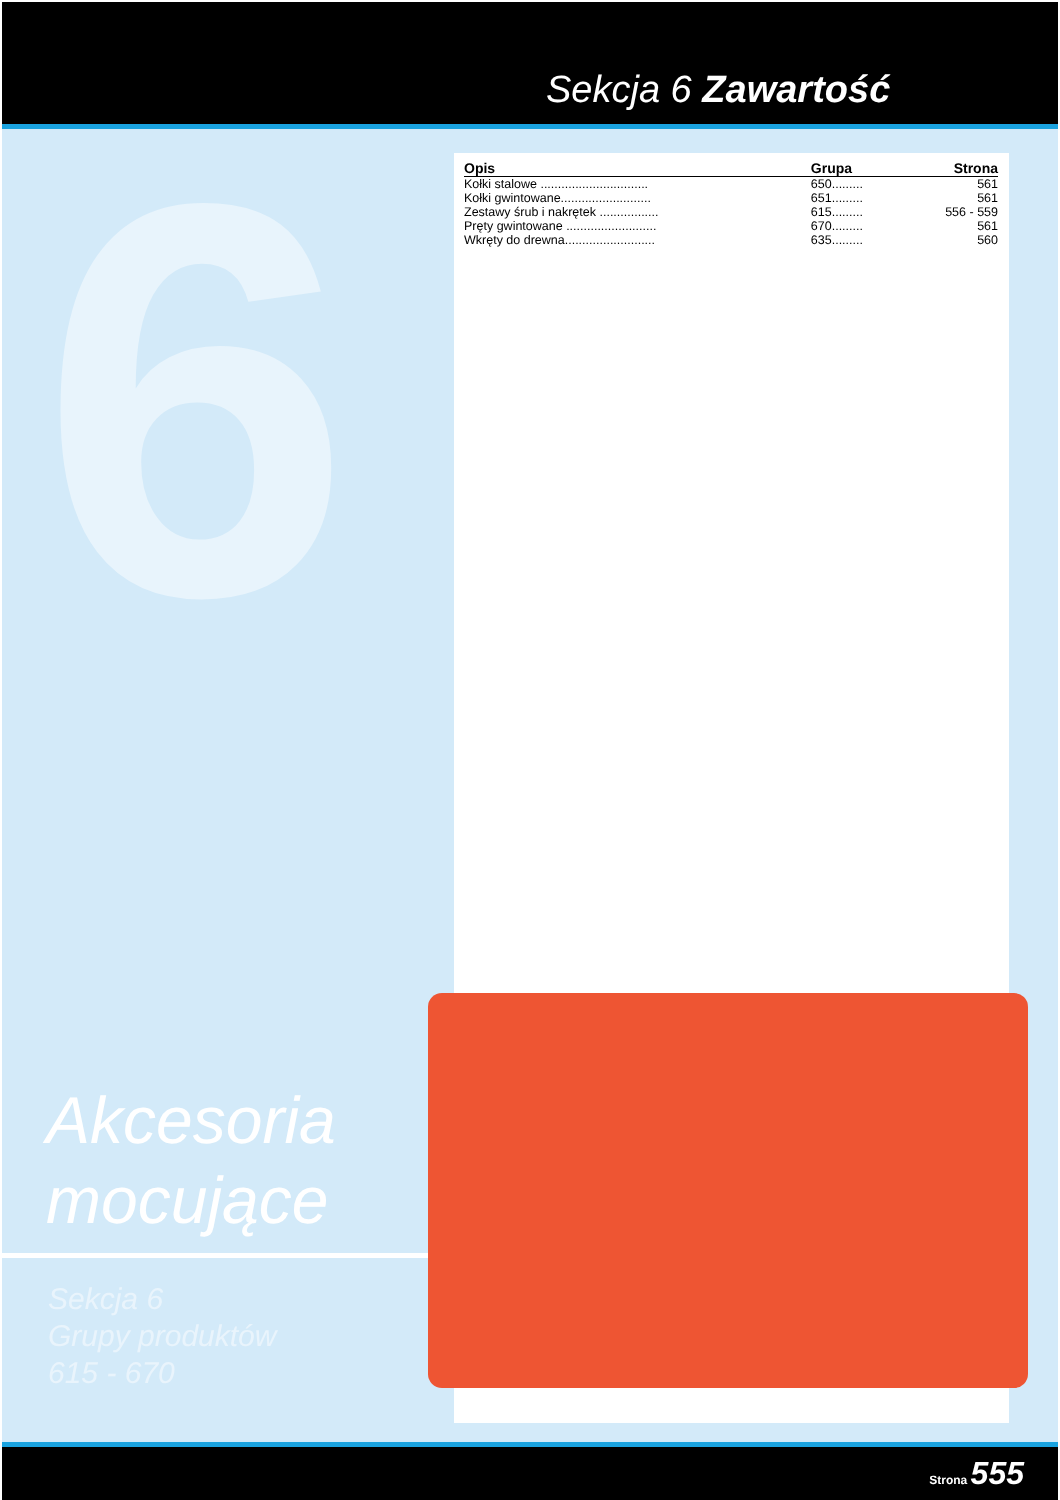6
Sekcja 6 Zawartość
| Opis | Grupa | Strona |
| --- | --- | --- |
| Kołki stalowe ............................... | 650......... | 561 |
| Kołki gwintowane.......................... | 651......... | 561 |
| Zestawy śrub i nakrętek ................. | 615......... | 556 - 559 |
| Pręty gwintowane .......................... | 670......... | 561 |
| Wkręty do drewna.......................... | 635......... | 560 |
Akcesoria
mocujące
Sekcja 6
Grupy produktów
615 - 670
Strona 555